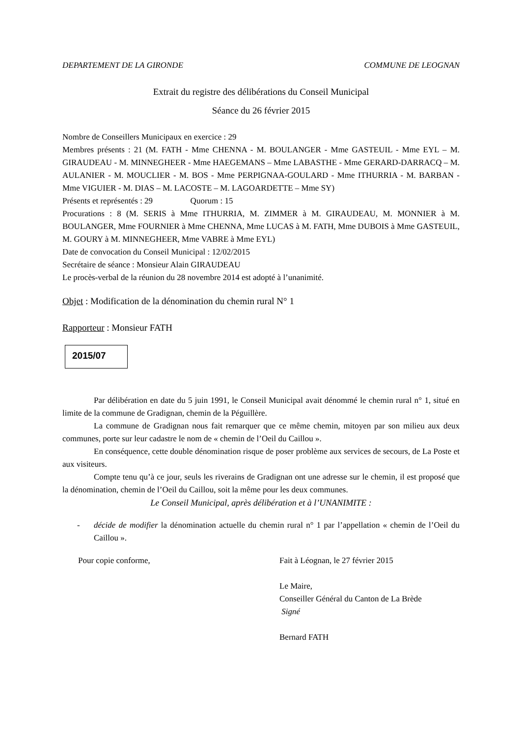DEPARTEMENT DE LA GIRONDE COMMUNE DE LEOGNAN
Extrait du registre des délibérations du Conseil Municipal
Séance du 26 février 2015
Nombre de Conseillers Municipaux en exercice : 29
Membres présents : 21 (M. FATH - Mme CHENNA - M. BOULANGER - Mme GASTEUIL - Mme EYL – M. GIRAUDEAU - M. MINNEGHEER - Mme HAEGEMANS – Mme LABASTHE - Mme GERARD-DARRACQ – M. AULANIER - M. MOUCLIER - M. BOS - Mme PERPIGNAA-GOULARD - Mme ITHURRIA - M. BARBAN - Mme VIGUIER - M. DIAS – M. LACOSTE – M. LAGOARDETTE – Mme SY)
Présents et représentés : 29 Quorum : 15
Procurations : 8 (M. SERIS à Mme ITHURRIA, M. ZIMMER à M. GIRAUDEAU, M. MONNIER à M. BOULANGER, Mme FOURNIER à Mme CHENNA, Mme LUCAS à M. FATH, Mme DUBOIS à Mme GASTEUIL, M. GOURY à M. MINNEGHEER, Mme VABRE à Mme EYL)
Date de convocation du Conseil Municipal : 12/02/2015
Secrétaire de séance : Monsieur Alain GIRAUDEAU
Le procès-verbal de la réunion du 28 novembre 2014 est adopté à l’unanimité.
Objet : Modification de la dénomination du chemin rural N° 1
Rapporteur : Monsieur FATH
2015/07
Par délibération en date du 5 juin 1991, le Conseil Municipal avait dénommé le chemin rural n° 1, situé en limite de la commune de Gradignan, chemin de la Péguillère.
La commune de Gradignan nous fait remarquer que ce même chemin, mitoyen par son milieu aux deux communes, porte sur leur cadastre le nom de « chemin de l’Oeil du Caillou ».
En conséquence, cette double dénomination risque de poser problème aux services de secours, de La Poste et aux visiteurs.
Compte tenu qu’à ce jour, seuls les riverains de Gradignan ont une adresse sur le chemin, il est proposé que la dénomination, chemin de l’Oeil du Caillou, soit la même pour les deux communes.
Le Conseil Municipal, après délibération et à l’UNANIMITE :
- décide de modifier la dénomination actuelle du chemin rural n° 1 par l’appellation « chemin de l’Oeil du Caillou ».
Pour copie conforme, Fait à Léognan, le 27 février 2015
Le Maire,
Conseiller Général du Canton de La Brède
Signé
Bernard FATH